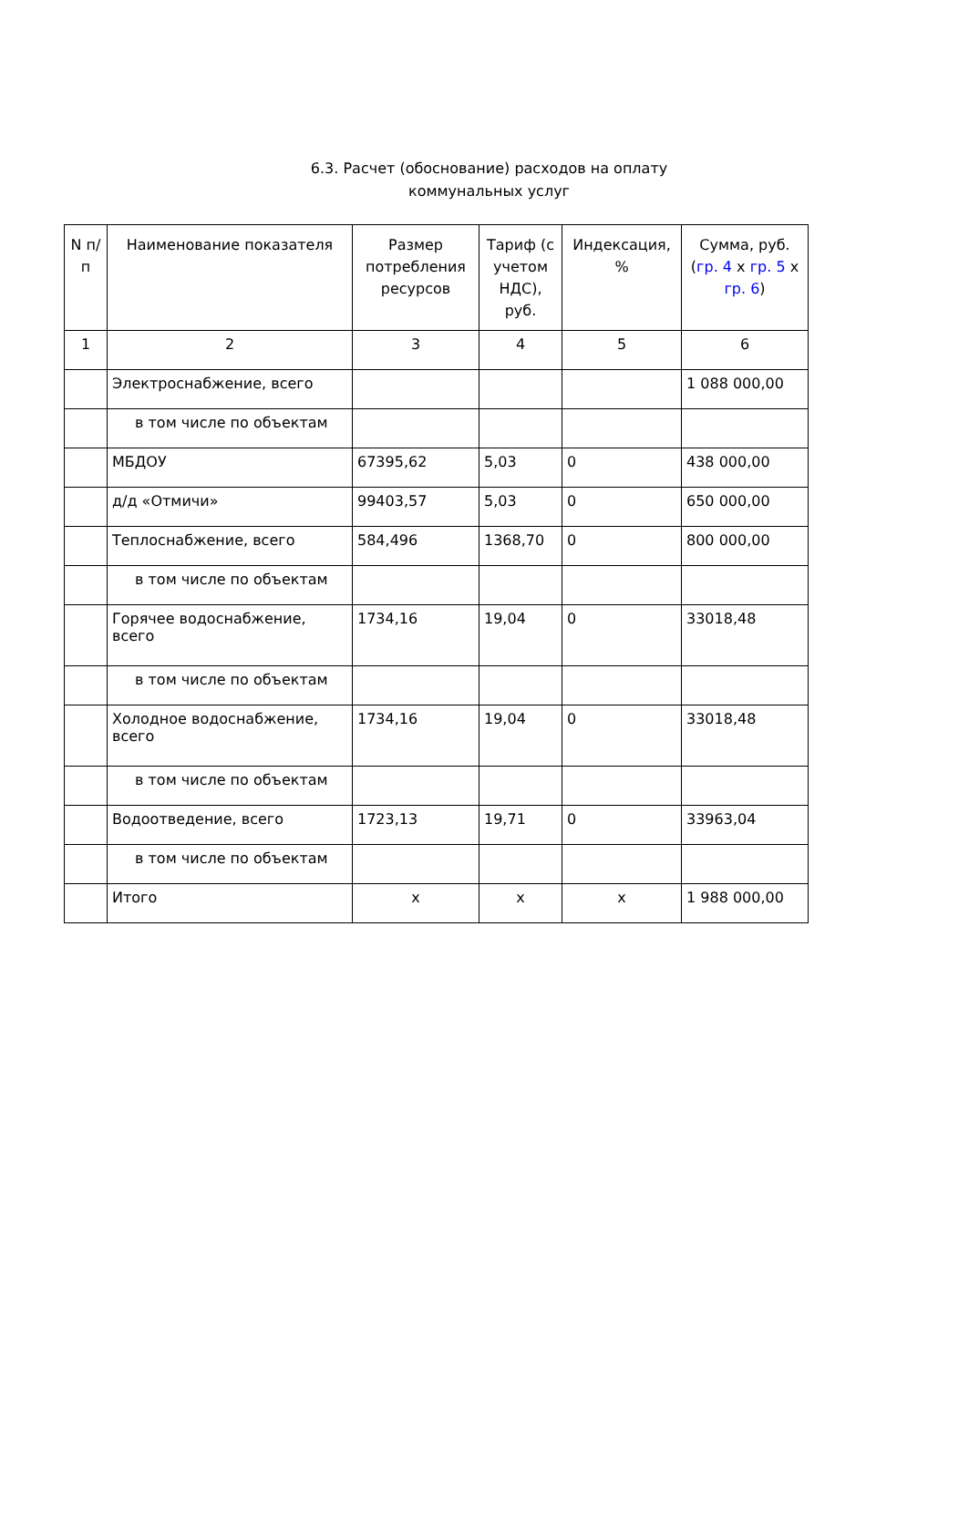6.3. Расчет (обоснование) расходов на оплату
коммунальных услуг
| N п/п | Наименование показателя | Размер потребления ресурсов | Тариф (с учетом НДС), руб. | Индексация, % | Сумма, руб. ( гр. 4 x гр. 5 x гр. 6 ) |
| --- | --- | --- | --- | --- | --- |
| 1 | 2 | 3 | 4 | 5 | 6 |
| | Электроснабжение, всего | | | | 1 088 000,00 |
| | в том числе по объектам | | | | |
| | МБДОУ | 67395,62 | 5,03 | 0 | 438 000,00 |
| | д/д «Отмичи» | 99403,57 | 5,03 | 0 | 650 000,00 |
| | Теплоснабжение, всего | 584,496 | 1368,70 | 0 | 800 000,00 |
| | в том числе по объектам | | | | |
| | Горячее водоснабжение, всего | 1734,16 | 19,04 | 0 | 33018,48 |
| | в том числе по объектам | | | | |
| | Холодное водоснабжение, всего | 1734,16 | 19,04 | 0 | 33018,48 |
| | в том числе по объектам | | | | |
| | Водоотведение, всего | 1723,13 | 19,71 | 0 | 33963,04 |
| | в том числе по объектам | | | | |
| | Итого | x | x | x | 1 988 000,00 |